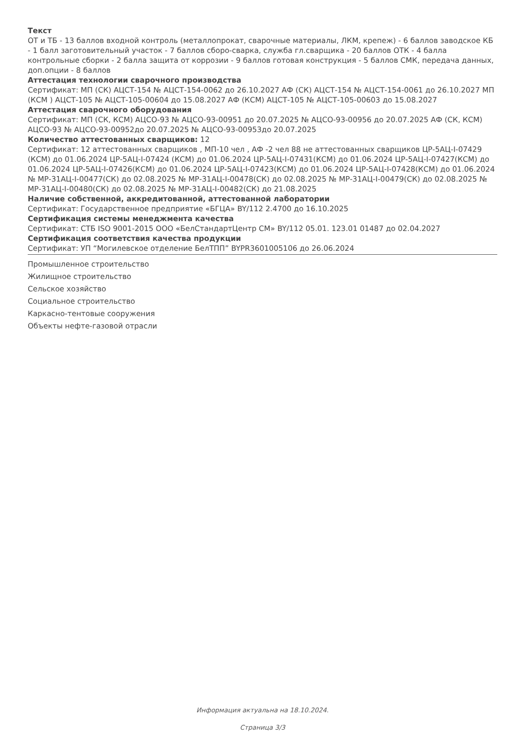Текст
ОТ и ТБ - 13 баллов входной контроль (металлопрокат, сварочные материалы, ЛКМ, крепеж) - 6 баллов заводское КБ - 1 балл заготовительный участок - 7 баллов сборо-сварка, служба гл.сварщика - 20 баллов ОТК - 4 балла контрольные сборки - 2 балла защита от коррозии - 9 баллов готовая конструкция - 5 баллов СМК, передача данных, доп.опции - 8 баллов
Аттестация технологии сварочного производства
Сертификат: МП (СК) АЦСТ-154 № АЦСТ-154-0062 до 26.10.2027 АФ (СК) АЦСТ-154 № АЦСТ-154-0061 до 26.10.2027 МП (КСМ ) АЦСТ-105 № АЦСТ-105-00604 до 15.08.2027 АФ (КСМ) АЦСТ-105 № АЦСТ-105-00603 до 15.08.2027
Аттестация сварочного оборудования
Сертификат: МП (СК, КСМ) АЦСО-93 № АЦСО-93-00951 до 20.07.2025 № АЦСО-93-00956 до 20.07.2025 АФ (СК, КСМ) АЦСО-93 № АЦСО-93-00952до 20.07.2025 № АЦСО-93-00953до 20.07.2025
Количество аттестованных сварщиков: 12
Сертификат: 12 аттестованных сварщиков , МП-10 чел , АФ -2 чел 88 не аттестованных сварщиков ЦР-5АЦ-I-07429 (КСМ) до 01.06.2024 ЦР-5АЦ-I-07424 (КСМ) до 01.06.2024 ЦР-5АЦ-I-07431(КСМ) до 01.06.2024 ЦР-5АЦ-I-07427(КСМ) до 01.06.2024 ЦР-5АЦ-I-07426(КСМ) до 01.06.2024 ЦР-5АЦ-I-07423(КСМ) до 01.06.2024 ЦР-5АЦ-I-07428(КСМ) до 01.06.2024 № МР-31АЦ-I-00477(СК) до 02.08.2025 № МР-31АЦ-I-00478(СК) до 02.08.2025 № МР-31АЦ-I-00479(СК) до 02.08.2025 № МР-31АЦ-I-00480(СК) до 02.08.2025 № МР-31АЦ-I-00482(СК) до 21.08.2025
Наличие собственной, аккредитованной, аттестованной лаборатории
Сертификат: Государственное предприятие «БГЦА» BY/112 2.4700 до 16.10.2025
Сертификация системы менеджмента качества
Сертификат: СТБ ISO 9001-2015 ООО «БелСтандартЦентр СМ» BY/112 05.01. 123.01 01487 до 02.04.2027
Сертификация соответствия качества продукции
Сертификат: УП “Могилевское отделение БелТПП” BYPR3601005106 до 26.06.2024
Промышленное строительство
Жилищное строительство
Сельское хозяйство
Социальное строительство
Каркасно-тентовые сооружения
Объекты нефте-газовой отрасли
Информация актуальна на 18.10.2024.
Страница 3/3